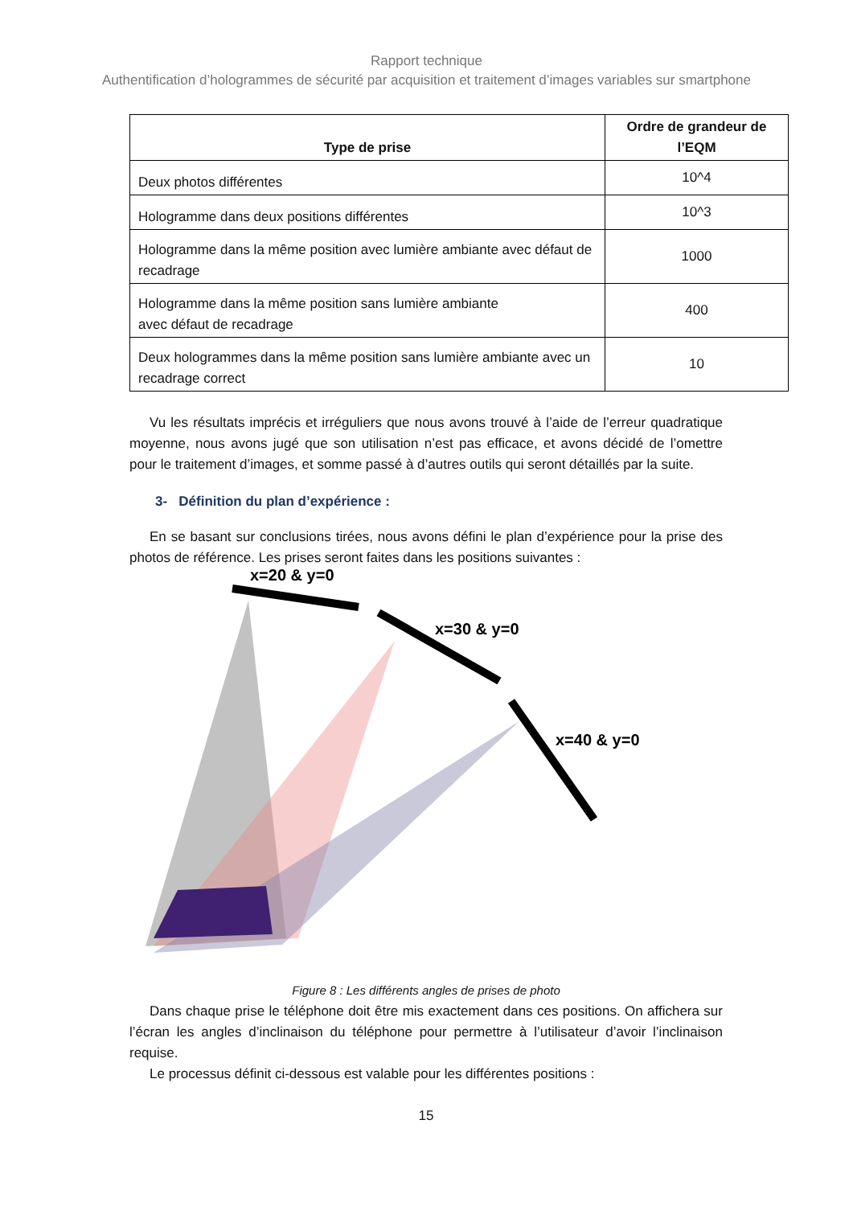Rapport technique
Authentification d’hologrammes de sécurité par acquisition et traitement d’images variables sur smartphone
| Type de prise | Ordre de grandeur de l’EQM |
| --- | --- |
| Deux photos différentes | 10^4 |
| Hologramme dans deux positions différentes | 10^3 |
| Hologramme dans la même position avec lumière ambiante avec défaut de recadrage | 1000 |
| Hologramme dans la même position sans lumière ambiante avec défaut de recadrage | 400 |
| Deux hologrammes dans la même position sans lumière ambiante avec un recadrage correct | 10 |
Vu les résultats imprécis et irréguliers que nous avons trouvé à l’aide de l’erreur quadratique moyenne, nous avons jugé que son utilisation n’est pas efficace, et avons décidé de l’omettre pour le traitement d’images, et somme passé à d’autres outils qui seront détaillés par la suite.
3- Définition du plan d’expérience :
En se basant sur conclusions tirées, nous avons défini le plan d’expérience pour la prise des photos de référence. Les prises seront faites dans les positions suivantes :
x=20 & y=0
x=30 & y=0
x=40 & y=0
Figure 8 : Les différents angles de prises de photo
Dans chaque prise le téléphone doit être mis exactement dans ces positions. On affichera sur l’écran les angles d’inclinaison du téléphone pour permettre à l’utilisateur d’avoir l’inclinaison requise.
Le processus définit ci-dessous est valable pour les différentes positions :
15